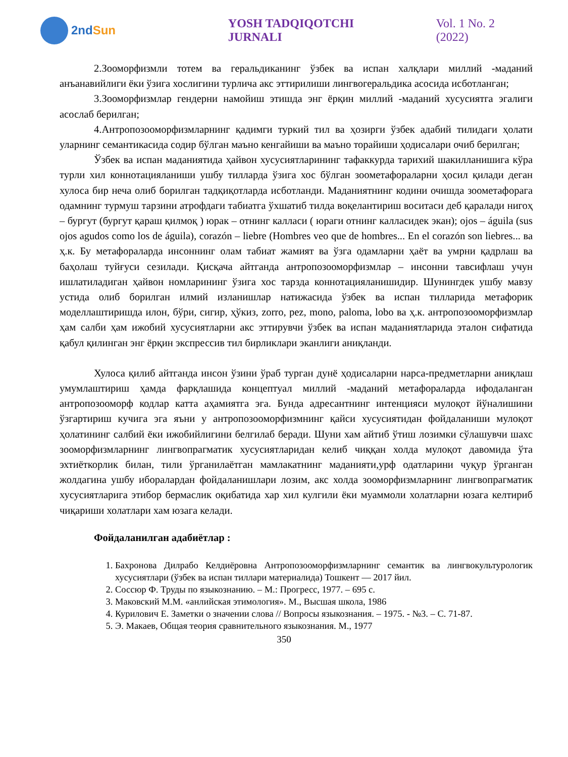2nd Sun YOSH TADQIQOTCHI JURNALI Vol. 1 No. 2 (2022)
2.Зооморфизмли тотем ва геральдиканинг ўзбек ва испан халқлари миллий -маданий анъанавийлиги ёки ўзига хослигини турлича акс эттирилиши лингвогеральдика асосида исботланган;
3.Зооморфизмлар гендерни намойиш этишда энг ёрқин миллий -маданий хусусиятга эгалиги асослаб берилган;
4.Антропозооморфизмларнинг қадимги туркий тил ва ҳозирги ўзбек адабий тилидаги ҳолати уларнинг семантикасида содир бўлган маъно кенгайиши ва маъно торайиши ҳодисалари очиб берилган;
Ўзбек ва испан маданиятида ҳайвон хусусиятларининг тафаккурда тарихий шакилланишига кўра турли хил коннотацияланиши ушбу тилларда ўзига хос бўлган зоометафораларни ҳосил қилади деган хулоса бир неча олиб борилган тадқиқотларда исботланди. Маданиятнинг кодини очишда зоометафорага одамнинг турмуш тарзини атрофдаги табиатга ўхшатиб тилда воқелантириш воситаси деб қаралади нигоҳ – бургут (бургут қараш қилмоқ ) юрак – отнинг калласи ( юраги отнинг калласидек экан); ojos – águila (sus ojos agudos como los de águila), corazón – liebre (Hombres veo que de hombres... En el corazón son liebres... ва ҳ.к. Бу метафораларда инсоннинг олам табиат жамият ва ўзга одамларни ҳаёт ва умрни қадрлаш ва баҳолаш туйғуси сезилади. Қисқача айтганда антропозооморфизмлар – инсонни тавсифлаш учун ишлатиладиган ҳайвон номларининг ўзига хос тарзда коннотацияланишидир. Шунингдек ушбу мавзу устида олиб борилган илмий изланишлар натижасида ўзбек ва испан тилларида метафорик моделлаштиришда илон, бўри, сигир, ҳўкиз, zorro, pez, mono, paloma, lobo ва ҳ.к. антропозооморфизмлар ҳам салби ҳам ижобий хусусиятларни акс эттирувчи ўзбек ва испан маданиятларида эталон сифатида қабул қилинган энг ёрқин экспрессив тил бирликлари эканлиги аниқланди.
Хулоса қилиб айтганда инсон ўзини ўраб турган дунё ҳодисаларни нарса-предметларни аниқлаш умумлаштириш ҳамда фарқлашида концептуал миллий -маданий метафораларда ифодаланган антропозооморф кодлар катта аҳамиятга эга. Бунда адресантнинг интенцияси мулоқот йўналишини ўзгартириш кучига эга яъни у антропозооморфизмнинг қайси хусусиятидан фойдаланиши мулоқот ҳолатининг салбий ёки ижобийлигини белгилаб беради. Шуни хам айтиб ўтиш лозимки сўлашувчи шахс зооморфизмларнинг лингвопрагматик хусусиятларидан келиб чиққан холда мулоқот давомида ўта эхтиёткорлик билан, тили ўрганилаётган мамлакатнинг маданияти,урф одатларини чуқур ўрганган жолдагина ушбу иборалардан фойдаланишлари лозим, акс холда зооморфизмларнинг лингвопрагматик хусусиятларига этибор бермаслик оқибатида хар хил кулгили ёки муаммоли холатларни юзага келтириб чиқариши холатлари хам юзага келади.
Фойдаланилган адабиётлар :
1. Бахронова Дилрабо Келдиёровна Антропозооморфизмларнинг семантик ва лингвокультурологик хусусиятлари (ўзбек ва испан тиллари материалида) Тошкент — 2017 йил.
2. Соссюр Ф. Труды по языкознанию. – М.: Прогресс, 1977. – 695 с.
3. Маковский М.М. «анлийская этимология». М., Высшая школа, 1986
4. Курилович Е. Заметки о значении слова // Вопросы языкознания. – 1975. - №3. – С. 71-87.
5. Э. Макаев, Общая теория сравнительного языкознания. М., 1977
350